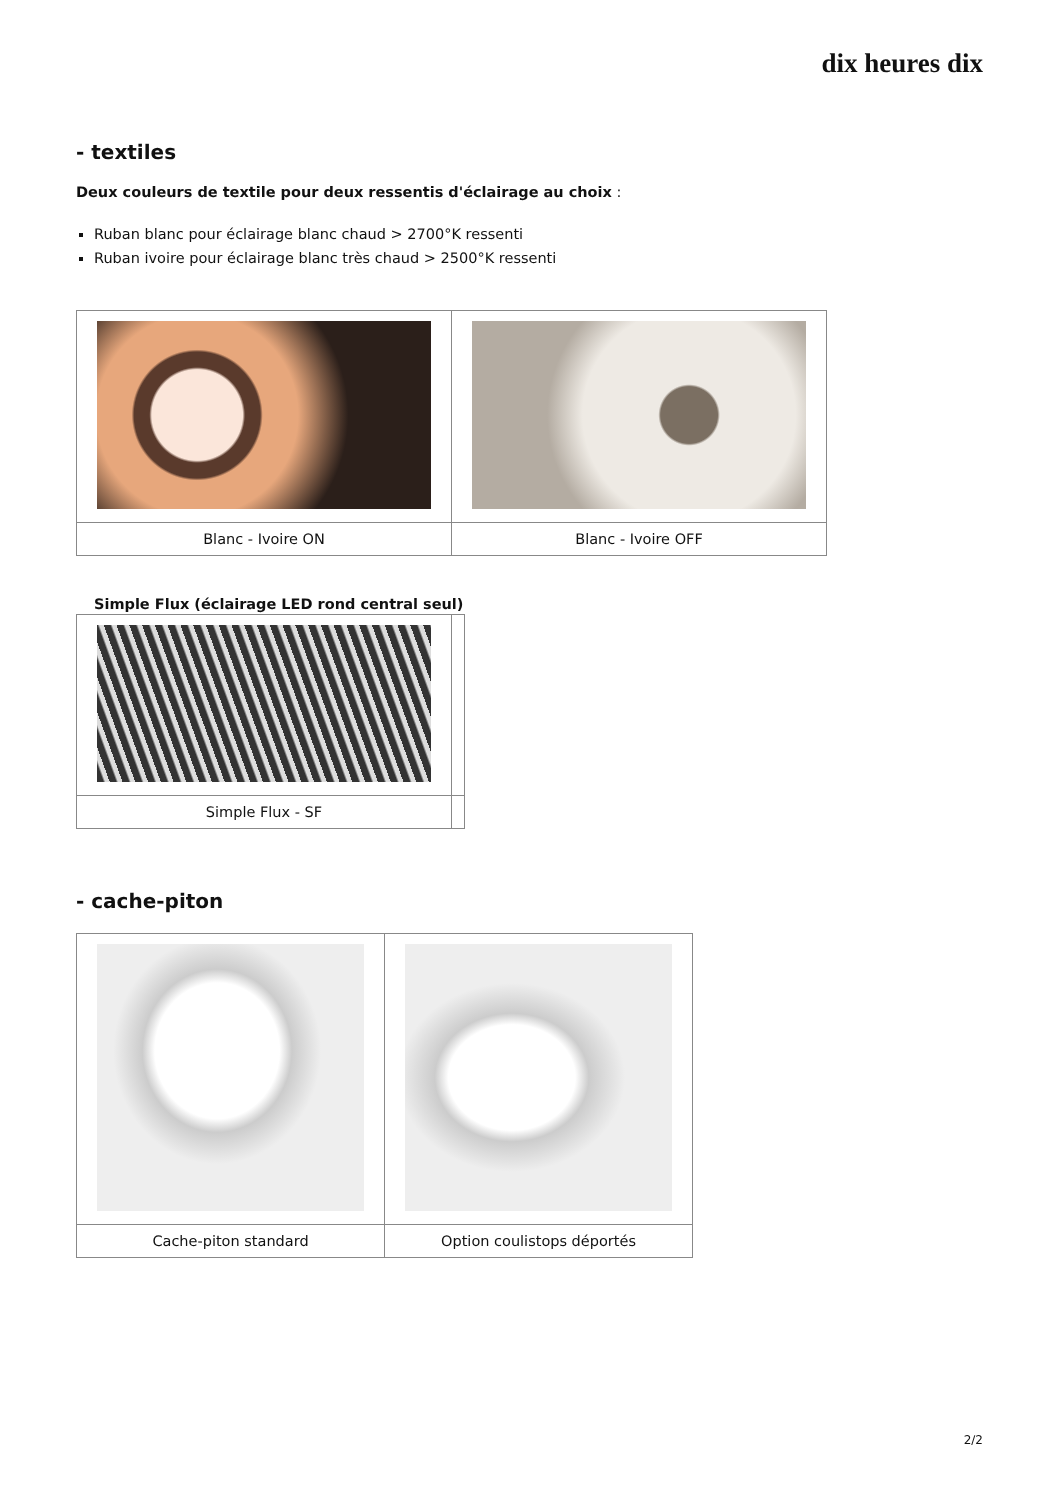dix heures dix
- textiles
Deux couleurs de textile pour deux ressentis d'éclairage au choix :
Ruban blanc pour éclairage blanc chaud > 2700°K ressenti
Ruban ivoire pour éclairage blanc très chaud > 2500°K ressenti
| Blanc - Ivoire ON | Blanc - Ivoire OFF |
Simple Flux (éclairage LED rond central seul)
| Simple Flux - SF | |
- cache-piton
| Cache-piton standard | Option coulistops déportés |
2/2